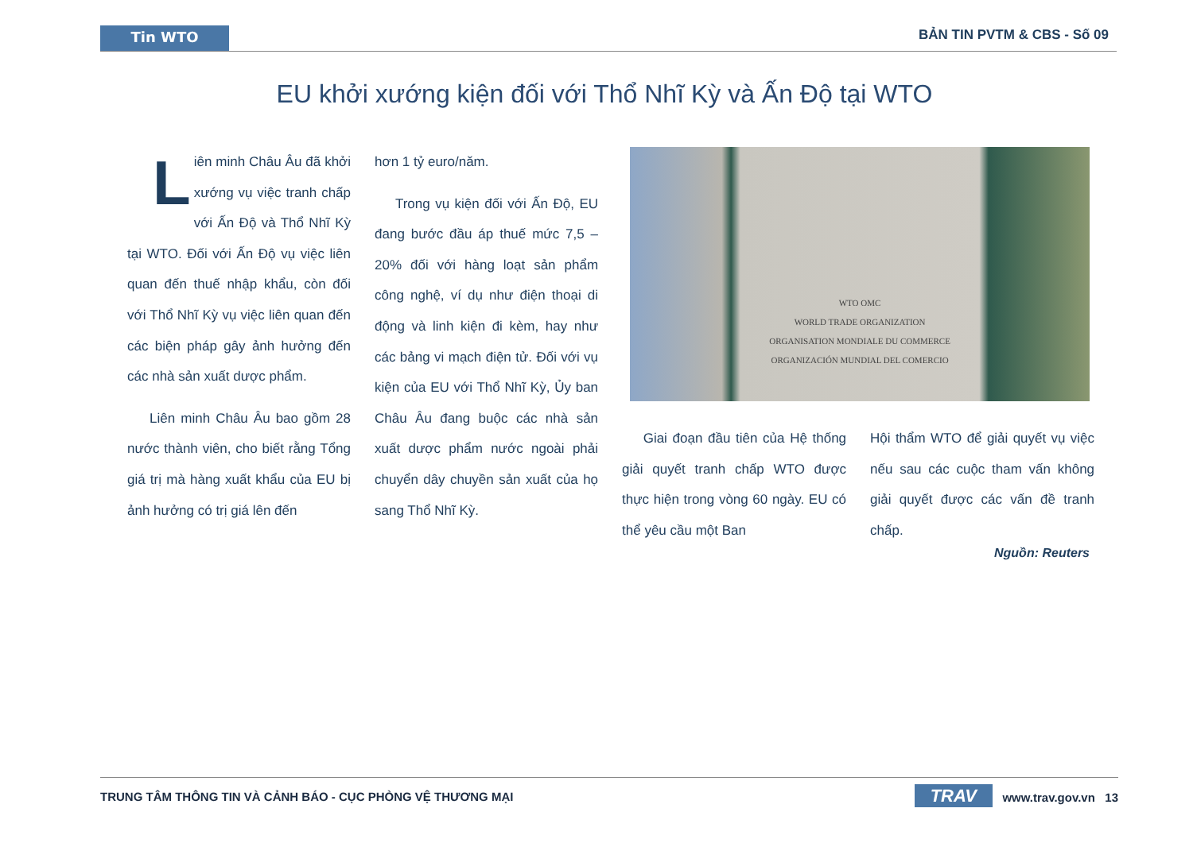Tin WTO
BẢN TIN PVTM & CBS - Số 09
EU khởi xướng kiện đối với Thổ Nhĩ Kỳ và Ấn Độ tại WTO
Liên minh Châu Âu đã khởi xướng vụ việc tranh chấp với Ấn Độ và Thổ Nhĩ Kỳ tại WTO. Đối với Ấn Độ vụ việc liên quan đến thuế nhập khẩu, còn đối với Thổ Nhĩ Kỳ vụ việc liên quan đến các biện pháp gây ảnh hưởng đến các nhà sản xuất dược phẩm.
Liên minh Châu Âu bao gồm 28 nước thành viên, cho biết rằng Tổng giá trị mà hàng xuất khẩu của EU bị ảnh hưởng có trị giá lên đến
hơn 1 tỷ euro/năm.
Trong vụ kiện đối với Ấn Độ, EU đang bước đầu áp thuế mức 7,5 – 20% đối với hàng loạt sản phẩm công nghệ, ví dụ như điện thoại di động và linh kiện đi kèm, hay như các bảng vi mạch điện tử. Đối với vụ kiện của EU với Thổ Nhĩ Kỳ, Ủy ban Châu Âu đang buộc các nhà sản xuất dược phẩm nước ngoài phải chuyển dây chuyền sản xuất của họ sang Thổ Nhĩ Kỳ.
WTO OMC
WORLD TRADE ORGANIZATION
ORGANISATION MONDIALE DU COMMERCE
ORGANIZACIÓN MUNDIAL DEL COMERCIO
Giai đoạn đầu tiên của Hệ thống giải quyết tranh chấp WTO được thực hiện trong vòng 60 ngày. EU có thể yêu cầu một Ban
Hội thẩm WTO để giải quyết vụ việc nếu sau các cuộc tham vấn không giải quyết được các vấn đề tranh chấp.
Nguồn: Reuters
TRUNG TÂM THÔNG TIN VÀ CẢNH BÁO - CỤC PHÒNG VỆ THƯƠNG MẠI TRAV www.trav.gov.vn 13